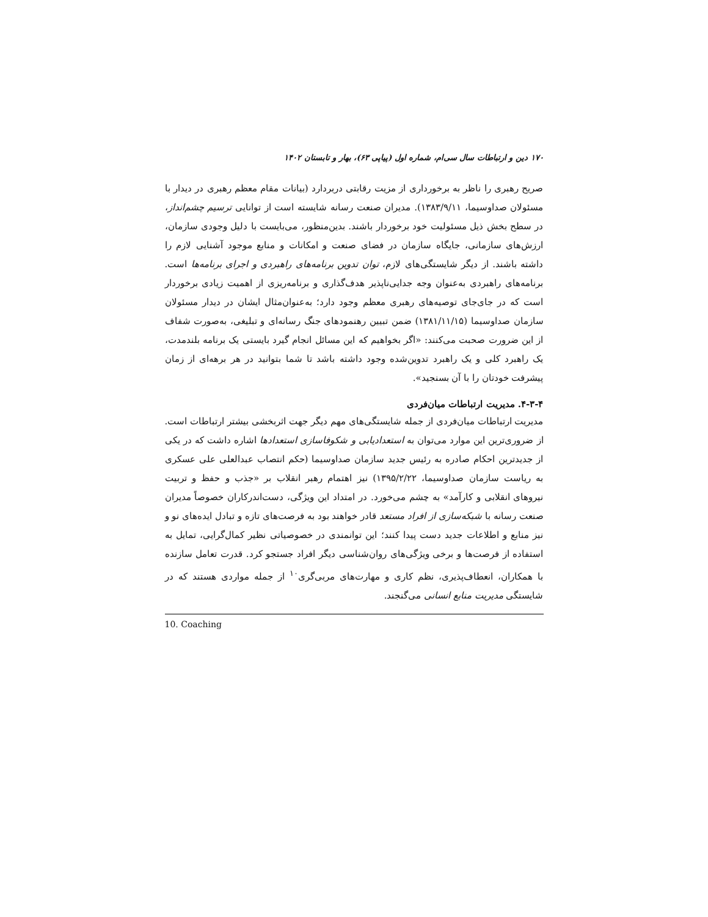۱۷۰ دین و ارتباطات سال سی‌ام، شماره اول (پیاپی ۶۳)، بهار و تابستان ۱۴۰۲
صریح رهبری را ناظر به برخورداری از مزیت رقابتی دربردارد (بیانات مقام معظم رهبری در دیدار با مسئولان صداوسیما، ۱۳۸۳/۹/۱۱). مدیران صنعت رسانه شایسته است از توانایی ترسیم چشم‌انداز، در سطح بخش ذیل مسئولیت خود برخوردار باشند. بدین‌منظور، می‌بایست با دلیل وجودی سازمان، ارزش‌های سازمانی، جایگاه سازمان در فضای صنعت و امکانات و منابع موجود آشنایی لازم را داشته باشند. از دیگر شایستگی‌های لازم، توان تدوین برنامه‌های راهبردی و اجرای برنامه‌ها است. برنامه‌های راهبردی به‌عنوان وجه جدایی‌ناپذیر هدف‌گذاری و برنامه‌ریزی از اهمیت زیادی برخوردار است که در جای‌جای توصیه‌های رهبری معظم وجود دارد؛ به‌عنوان‌مثال ایشان در دیدار مسئولان سازمان صداوسیما (۱۳۸۱/۱۱/۱۵) ضمن تبیین رهنمودهای جنگ رسانه‌ای و تبلیغی، به‌صورت شفاف از این ضرورت صحبت می‌کنند: «اگر بخواهیم که این مسائل انجام گیرد بایستی یک برنامه بلندمدت، یک راهبرد کلی و یک راهبرد تدوین‌شده وجود داشته باشد تا شما بتوانید در هر برهه‌ای از زمان پیشرفت خودتان را با آن بسنجید».
۴-۳-۴. مدیریت ارتباطات میان‌فردی
مدیریت ارتباطات میان‌فردی از جمله شایستگی‌های مهم دیگر جهت اثربخشی بیشتر ارتباطات است. از ضروری‌ترین این موارد می‌توان به استعدادیابی و شکوفاسازی استعدادها اشاره داشت که در یکی از جدیدترین احکام صادره به رئیس جدید سازمان صداوسیما (حکم انتصاب عبدالعلی علی عسکری به ریاست سازمان صداوسیما، ۱۳۹۵/۲/۲۲) نیز اهتمام رهبر انقلاب بر «جذب و حفظ و تربیت نیروهای انقلابی و کارآمد» به چشم می‌خورد. در امتداد این ویژگی، دست‌اندرکاران خصوصاً مدیران صنعت رسانه با شبکه‌سازی از افراد مستعد قادر خواهند بود به فرصت‌های تازه و تبادل ایده‌های نو و نیز منابع و اطلاعات جدید دست پیدا کنند؛ این توانمندی در خصوصیاتی نظیر کمال‌گرایی، تمایل به استفاده از فرصت‌ها و برخی ویژگی‌های روان‌شناسی دیگر افراد جستجو کرد. قدرت تعامل سازنده با همکاران، انعطاف‌پذیری، نظم کاری و مهارت‌های مربی‌گری<sup>۱۰</sup> از جمله مواردی هستند که در شایستگی مدیریت منابع انسانی می‌گنجند.
10. Coaching